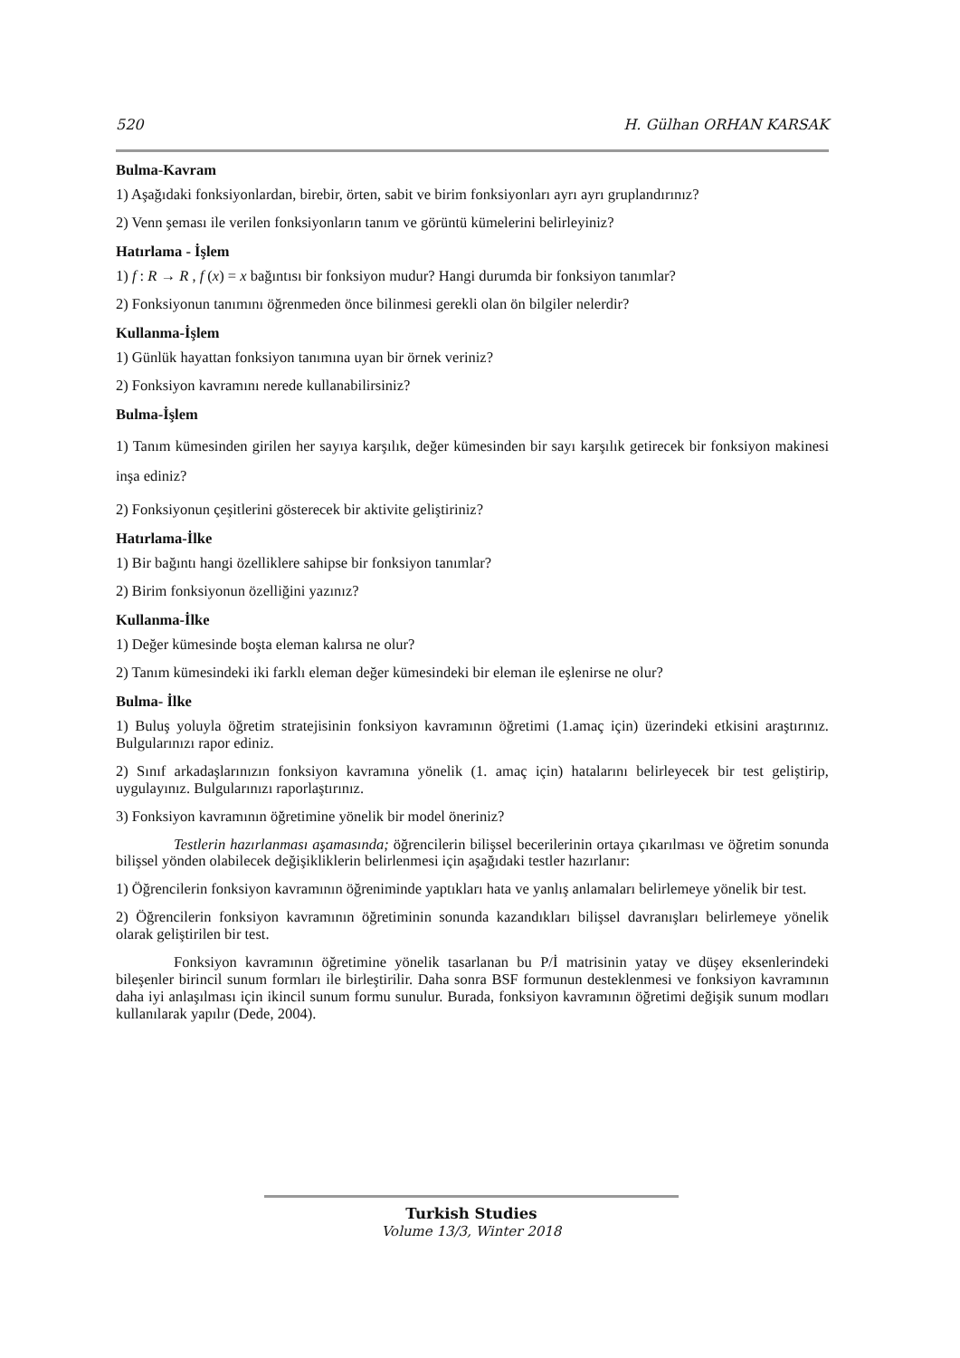520 H. Gülhan ORHAN KARSAK
Bulma-Kavram
1) Aşağıdaki fonksiyonlardan, birebir, örten, sabit ve birim fonksiyonları ayrı ayrı gruplandırınız?
2) Venn şeması ile verilen fonksiyonların tanım ve görüntü kümelerini belirleyiniz?
Hatırlama - İşlem
1) f : R → R , f (x) = x bağıntısı bir fonksiyon mudur? Hangi durumda bir fonksiyon tanımlar?
2) Fonksiyonun tanımını öğrenmeden önce bilinmesi gerekli olan ön bilgiler nelerdir?
Kullanma-İşlem
1) Günlük hayattan fonksiyon tanımına uyan bir örnek veriniz?
2) Fonksiyon kavramını nerede kullanabilirsiniz?
Bulma-İşlem
1) Tanım kümesinden girilen her sayıya karşılık, değer kümesinden bir sayı karşılık getirecek bir fonksiyon makinesi inşa ediniz?
2) Fonksiyonun çeşitlerini gösterecek bir aktivite geliştiriniz?
Hatırlama-İlke
1) Bir bağıntı hangi özelliklere sahipse bir fonksiyon tanımlar?
2) Birim fonksiyonun özelliğini yazınız?
Kullanma-İlke
1) Değer kümesinde boşta eleman kalırsa ne olur?
2) Tanım kümesindeki iki farklı eleman değer kümesindeki bir eleman ile eşlenirse ne olur?
Bulma- İlke
1) Buluş yoluyla öğretim stratejisinin fonksiyon kavramının öğretimi (1.amaç için) üzerindeki etkisini araştırınız. Bulgularınızı rapor ediniz.
2) Sınıf arkadaşlarınızın fonksiyon kavramına yönelik (1. amaç için) hatalarını belirleyecek bir test geliştirip, uygulayınız. Bulgularınızı raporlaştırınız.
3) Fonksiyon kavramının öğretimine yönelik bir model öneriniz?
Testlerin hazırlanması aşamasında; öğrencilerin bilişsel becerilerinin ortaya çıkarılması ve öğretim sonunda bilişsel yönden olabilecek değişikliklerin belirlenmesi için aşağıdaki testler hazırlanır:
1) Öğrencilerin fonksiyon kavramının öğreniminde yaptıkları hata ve yanlış anlamaları belirlemeye yönelik bir test.
2) Öğrencilerin fonksiyon kavramının öğretiminin sonunda kazandıkları bilişsel davranışları belirlemeye yönelik olarak geliştirilen bir test.
Fonksiyon kavramının öğretimine yönelik tasarlanan bu P/İ matrisinin yatay ve düşey eksenlerindeki bileşenler birincil sunum formları ile birleştirilir. Daha sonra BSF formunun desteklenmesi ve fonksiyon kavramının daha iyi anlaşılması için ikincil sunum formu sunulur. Burada, fonksiyon kavramının öğretimi değişik sunum modları kullanılarak yapılır (Dede, 2004).
Turkish Studies
Volume 13/3, Winter 2018